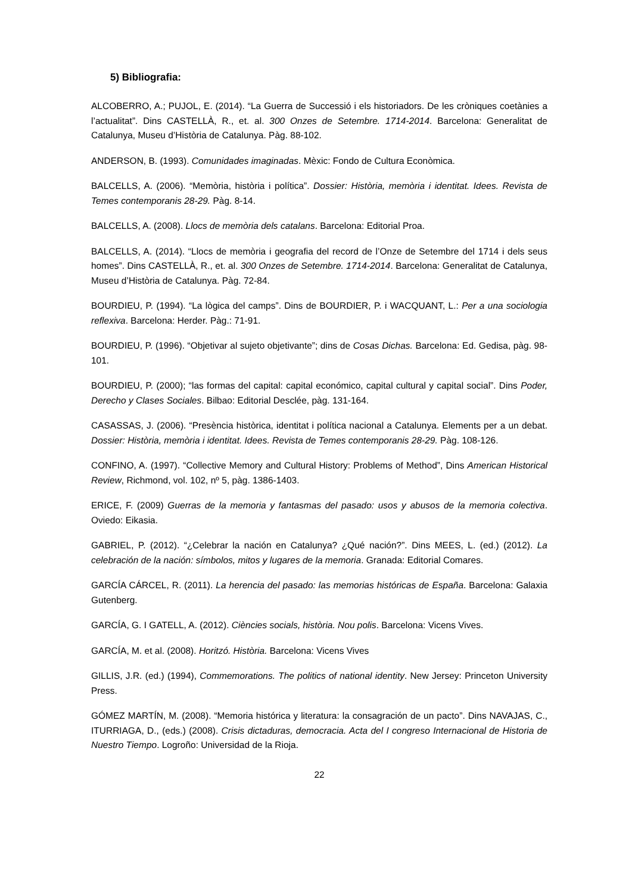5) Bibliografia:
ALCOBERRO, A.; PUJOL, E. (2014). “La Guerra de Successió i els historiadors. De les cròniques coetànies a l’actualitat”. Dins CASTELLÀ, R., et. al. 300 Onzes de Setembre. 1714-2014. Barcelona: Generalitat de Catalunya, Museu d’Història de Catalunya. Pàg. 88-102.
ANDERSON, B. (1993). Comunidades imaginadas. Mèxic: Fondo de Cultura Econòmica.
BALCELLS, A. (2006). “Memòria, història i política”. Dossier: Història, memòria i identitat. Idees. Revista de Temes contemporanis 28-29. Pàg. 8-14.
BALCELLS, A. (2008). Llocs de memòria dels catalans. Barcelona: Editorial Proa.
BALCELLS, A. (2014). “Llocs de memòria i geografia del record de l’Onze de Setembre del 1714 i dels seus homes”. Dins CASTELLÀ, R., et. al. 300 Onzes de Setembre. 1714-2014. Barcelona: Generalitat de Catalunya, Museu d’Història de Catalunya. Pàg. 72-84.
BOURDIEU, P. (1994). “La lògica del camps”. Dins de BOURDIER, P. i WACQUANT, L.: Per a una sociologia reflexiva. Barcelona: Herder. Pàg.: 71-91.
BOURDIEU, P. (1996). “Objetivar al sujeto objetivante”; dins de Cosas Dichas. Barcelona: Ed. Gedisa, pàg. 98-101.
BOURDIEU, P. (2000); “las formas del capital: capital económico, capital cultural y capital social”. Dins Poder, Derecho y Clases Sociales. Bilbao: Editorial Desclée, pàg. 131-164.
CASASSAS, J. (2006). “Presència històrica, identitat i política nacional a Catalunya. Elements per a un debat. Dossier: Història, memòria i identitat. Idees. Revista de Temes contemporanis 28-29. Pàg. 108-126.
CONFINO, A. (1997). “Collective Memory and Cultural History: Problems of Method”, Dins American Historical Review, Richmond, vol. 102, nº 5, pàg. 1386-1403.
ERICE, F. (2009) Guerras de la memoria y fantasmas del pasado: usos y abusos de la memoria colectiva. Oviedo: Eikasia.
GABRIEL, P. (2012). “¿Celebrar la nación en Catalunya? ¿Qué nación?”. Dins MEES, L. (ed.) (2012). La celebración de la nación: símbolos, mitos y lugares de la memoria. Granada: Editorial Comares.
GARCÍA CÁRCEL, R. (2011). La herencia del pasado: las memorias históricas de España. Barcelona: Galaxia Gutenberg.
GARCÍA, G. I GATELL, A. (2012). Ciències socials, història. Nou polis. Barcelona: Vicens Vives.
GARCÍA, M. et al. (2008). Horitzó. Història. Barcelona: Vicens Vives
GILLIS, J.R. (ed.) (1994), Commemorations. The politics of national identity. New Jersey: Princeton University Press.
GÓMEZ MARTÍN, M. (2008). “Memoria histórica y literatura: la consagración de un pacto”. Dins NAVAJAS, C., ITURRIAGA, D., (eds.) (2008). Crisis dictaduras, democracia. Acta del I congreso Internacional de Historia de Nuestro Tiempo. Logroño: Universidad de la Rioja.
22